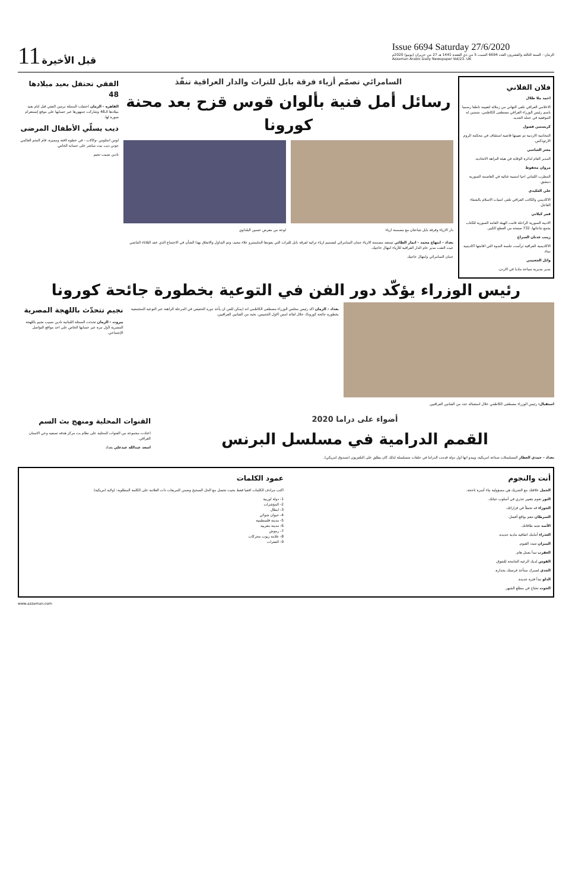Issue 6694 Saturday 27/6/2020
الزمان - السنة الثالثة والعشرون العدد 6694 السبت 5 من ذي القعدة 1441 هـ 27 من حزيران (يونيو) 2020م
Azzaman Arabic Daily Newspaper Vol/23. UK
قبل الأخيرة 11
فلان الفلاني
احمد ملا طلال
الاعلامي العراقي تلقى التهاني من زملائه لتعيينه ناطقا رسميا باسم رئيس الوزراء العراقي مصطفى الكاظمي، متمنين له الموفقية في عمله الجديد.
كريستين فضول
المحامية الاردنية تم تعيينها قاضية استئناف في محكمة الروم الارثوذكس.
معتز العباسي
المدير العام لدائرة الوقاية في هيئة النزاهة الاتحادية.
مروان محفوظ
المطرب اللبناني احيا امسية غنائية في العاصمة السورية دمشق.
علي العكيدي
الاكاديمي والكاتب العراقي تلقى امنيات الاسلام بالشفاء العاجل.
قمر كيلاني
الاديبة السورية الراحلة قامت الهيئة العامة السورية للكتاب بجمع نتاجاتها، 732 صفحة من القطع الكبير.
زينب عدنان السراج
الاكاديمية العراقية ترأست جلسة الندوة التي اقامتها اكاديمية نماء.
وائل الجعنيني
مدير مديرية سياحة مادبا في الاردن.
السامرائي تصمّم أزياء فرقة بابل للتراث والدار العراقية تنفّذ
رسائل أمل فنية بألوان قوس قزح بعد محنة كورونا
دار الازياء وفرقة بابل تتباحثان مع مصممة ازياء
لوحة من معرض حسين البلداوي
بغداد - ابتهاج محمد - انمار الطائي تستعد مصممة الازياء جمان السامرائي لتصميم ازياء تراثية لفرقة بابل للتراث التي يقودها المايسترو علاء مجيد، وتم التداول والاتفاق بهذا الشأن في الاجتماع الذي عقد الثلاثاء الماضي حيث التقت مدير عام الدار العراقية للأزياء ابتهال خاجيك.
جمان السامرائي وابتهال خاجيك
الفقي تحتفل بعيد ميلادها 48
القاهرة - الزمان احتفلت الممثلة نرمين الفقي قبل ايام بعيد ميلادها الـ48 وشاركت جمهورها عبر حسابها على موقع إنستغرام صورة لها.
ديب يسلّي الأطفال المرضى
لوس انجلوس -وكالات - في خطوة لافتة ومميزة، قام النجم العالمي جوني ديب ببث مباشر على حسابه الخاص.
نادين نسيب نجيم
رئيس الوزراء يؤكّد دور الفن في التوعية بخطورة جائحة كورونا
استقبال: رئيس الوزراء مصطفى الكاظمي خلال استقباله عدد من الفنانين العراقيين
بغداد - الزمان اكد رئيس مجلس الوزراء مصطفى الكاظمي انه (يمكن للفن ان يأخذ دوره الحقيقي في المرحلة الراهنة عبر التوعية المجتمعية بخطورة جائحة كورونا)، خلال لقائه امس الاول الخميس، نخبة من الفنانين العراقيين.
نجيم تتحدّث باللهجة المصرية
بيروت - الزمان تحدثت الممثلة اللبنانية نادين نسيب نجيم باللهجة المصرية لأول مرة عبر حسابها الخاص على احد مواقع التواصل الإجتماعي.
أضواء على دراما 2020
القمم الدرامية في مسلسل البرنس
بغداد - حمدي العطار المسلسلات صناعة امريكية، ويبدو انها اول دولة قدمت الدراما في حلقات متسلسلة لذلك كان يطلق على التلفزيون (صندوق امريكي).
القنوات المحلية ومنهج بث السم
اعتادت مجموعة من القنوات المحلية على نظام بث مركز هدفه تسفيه وعي الانسان العراقي.
اسعد عبدالله عبدعلي بغداد
أنت والنجوم
الحمل علاقتك مع الشريك هي مسؤولية بناء أسرة ناجحة.
الثور تقوم بتغيير جذري في أسلوب حياتك.
الجوزاء قد تخطأ في قراراتك.
السرطان تنعم بواقع أفضل.
الأسد تجند طاقاتك.
العذراء أمامك اتفاقية مادية جديدة.
الميزان تتبدد الغيوم.
العقرب تبدأ بعمل هام.
القوس لديك الرغبة الجامحة للتفوق.
الجدي لصبرك ستأخذ فرصتك بجدارة.
الدلو تبدأ فترة جديدة.
الحوت تحتاج في مطلع الشهر.
عمود الكلمات
اكتب مرادف الكلمات افقيا فقط بحيث تحصل مع الحل الصحيح وضمن المربعات ذات العلامة على الكلمة المطلوبة: (ولاية امريكية)
1- دولة اوربية
2- المؤشرات
3- ابطال
4- حيوان شوكي
5- مدينة فلسطينية
6- مدينة مغربية
7- رموش
8- علامة زيوت محركات
9- الفقرات
www.azzaman.com